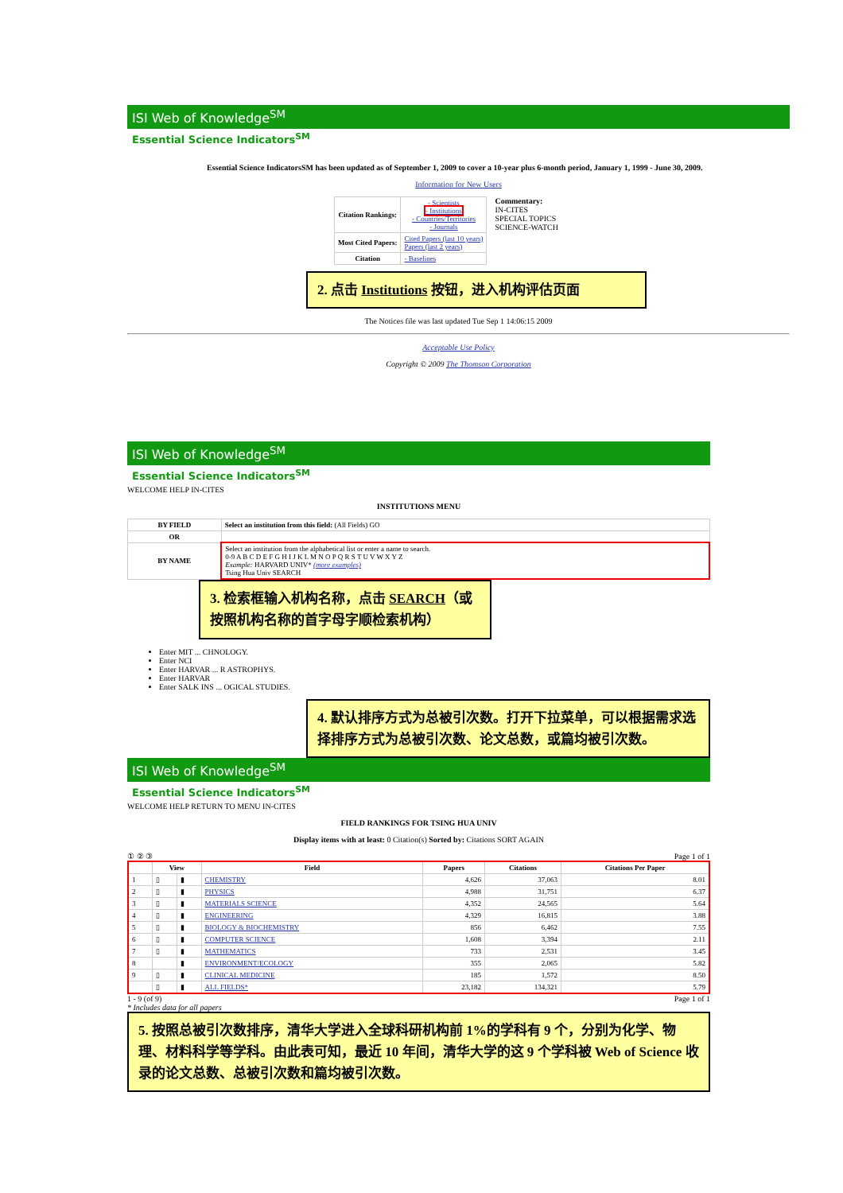ISI Web of Knowledge<sup>SM</sup>
Essential Science Indicators<sup>SM</sup>
Essential Science IndicatorsSM has been updated as of September 1, 2009 to cover a 10-year plus 6-month period, January 1, 1999 - June 30, 2009.
Information for New Users
| Citation Rankings: | - Scientists - Institutions - Countries/Territories - Journals |
| Most Cited Papers: | Cited Papers (last 10 years) Papers (last 2 years) |
| Citation | - Baselines |
Commentary:
IN-CITES
SPECIAL TOPICS
SCIENCE-WATCH
2. 点击 Institutions 按钮，进入机构评估页面
The Notices file was last updated Tue Sep 1 14:06:15 2009
Acceptable Use Policy
Copyright © 2009 The Thomson Corporation
ISI Web of Knowledge<sup>SM</sup>
Essential Science Indicators<sup>SM</sup>
WELCOME HELP IN-CITES
INSTITUTIONS MENU
| BY FIELD | Select an institution from this field: (All Fields) GO |
| OR | |
| BY NAME | Select an institution from the alphabetical list or enter a name to search. 0-9 A B C D E F G H I J K L M N O P Q R S T U V W X Y Z Example: HARVARD UNIV* (more examples) Tsing Hua Univ SEARCH |
3. 检索框输入机构名称，点击 SEARCH（或按照机构名称的首字母字顺检索机构）
Enter MIT ... CHNOLOGY.
Enter NCI
Enter HARVAR ... R ASTROPHYS.
Enter HARVAR
Enter SALK INS ... OGICAL STUDIES.
4. 默认排序方式为总被引次数。打开下拉菜单，可以根据需求选择排序方式为总被引次数、论文总数，或篇均被引次数。
ISI Web of Knowledge<sup>SM</sup>
Essential Science Indicators<sup>SM</sup>
WELCOME HELP RETURN TO MENU IN-CITES
FIELD RANKINGS FOR TSING HUA UNIV
Display items with at least: 0 Citation(s) Sorted by: Citations SORT AGAIN
① ② ③ Page 1 of 1
| | View | | Field | Papers | Citations | Citations Per Paper |
| --- | --- | --- | --- | --- | --- | --- |
| 1 | ▯ | ▮ | CHEMISTRY | 4,626 | 37,063 | 8.01 |
| 2 | ▯ | ▮ | PHYSICS | 4,988 | 31,751 | 6.37 |
| 3 | ▯ | ▮ | MATERIALS SCIENCE | 4,352 | 24,565 | 5.64 |
| 4 | ▯ | ▮ | ENGINEERING | 4,329 | 16,815 | 3.88 |
| 5 | ▯ | ▮ | BIOLOGY & BIOCHEMISTRY | 856 | 6,462 | 7.55 |
| 6 | ▯ | ▮ | COMPUTER SCIENCE | 1,608 | 3,394 | 2.11 |
| 7 | ▯ | ▮ | MATHEMATICS | 733 | 2,531 | 3.45 |
| 8 | | ▮ | ENVIRONMENT/ECOLOGY | 355 | 2,065 | 5.82 |
| 9 | ▯ | ▮ | CLINICAL MEDICINE | 185 | 1,572 | 8.50 |
| | ▯ | ▮ | ALL FIELDS* | 23,182 | 134,321 | 5.79 |
1 - 9 (of 9) Page 1 of 1
* Includes data for all papers
5. 按照总被引次数排序，清华大学进入全球科研机构前 1%的学科有 9 个，分别为化学、物理、材料科学等学科。由此表可知，最近 10 年间，清华大学的这 9 个学科被 Web of Science 收录的论文总数、总被引次数和篇均被引次数。